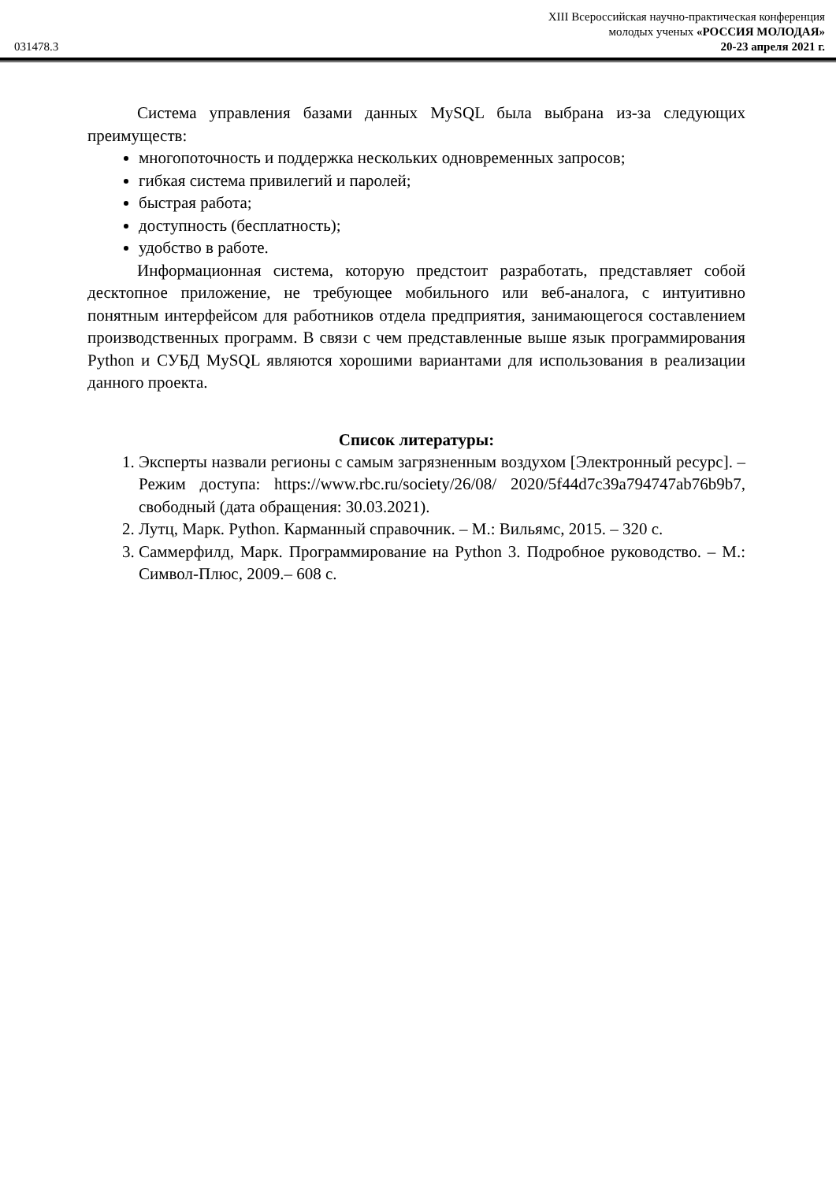XIII Всероссийская научно-практическая конференция
молодых ученых «РОССИЯ МОЛОДАЯ»
031478.3 20-23 апреля 2021 г.
Система управления базами данных MySQL была выбрана из-за следующих преимуществ:
многопоточность и поддержка нескольких одновременных запросов;
гибкая система привилегий и паролей;
быстрая работа;
доступность (бесплатность);
удобство в работе.
Информационная система, которую предстоит разработать, представляет собой десктопное приложение, не требующее мобильного или веб-аналога, с интуитивно понятным интерфейсом для работников отдела предприятия, занимающегося составлением производственных программ. В связи с чем представленные выше язык программирования Python и СУБД MySQL являются хорошими вариантами для использования в реализации данного проекта.
Список литературы:
1. Эксперты назвали регионы с самым загрязненным воздухом [Электронный ресурс]. – Режим доступа: https://www.rbc.ru/society/26/08/ 2020/5f44d7c39a794747ab76b9b7, свободный (дата обращения: 30.03.2021).
2. Лутц, Марк. Python. Карманный справочник. – М.: Вильямс, 2015. – 320 с.
3. Саммерфилд, Марк. Программирование на Python 3. Подробное руководство. – М.: Символ-Плюс, 2009.– 608 с.